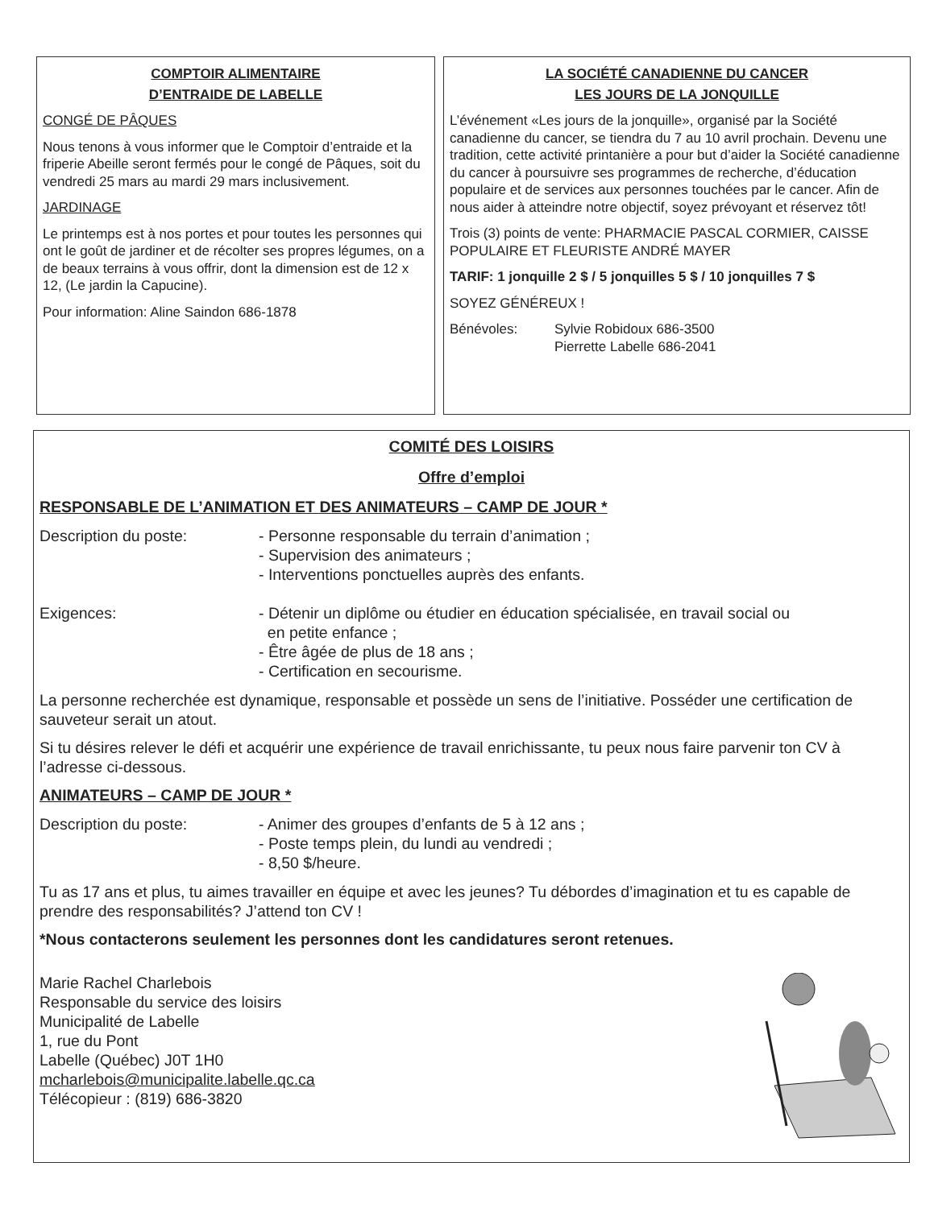COMPTOIR ALIMENTAIRE
D’ENTRAIDE DE LABELLE
CONGÉ DE PÂQUES
Nous tenons à vous informer que le Comptoir d’entraide et la friperie Abeille seront fermés pour le congé de Pâques, soit du vendredi 25 mars au mardi 29 mars inclusivement.
JARDINAGE
Le printemps est à nos portes et pour toutes les personnes qui ont le goût de jardiner et de récolter ses propres légumes, on a de beaux terrains à vous offrir, dont la dimension est de 12 x 12, (Le jardin la Capucine).
Pour information: Aline Saindon 686-1878
LA SOCIÉTÉ CANADIENNE DU CANCER
LES JOURS DE LA JONQUILLE
L’événement «Les jours de la jonquille», organisé par la Société canadienne du cancer, se tiendra du 7 au 10 avril prochain. Devenu une tradition, cette activité printanière a pour but d’aider la Société canadienne du cancer à poursuivre ses programmes de recherche, d’éducation populaire et de services aux personnes touchées par le cancer. Afin de nous aider à atteindre notre objectif, soyez prévoyant et réservez tôt!
Trois (3) points de vente: PHARMACIE PASCAL CORMIER, CAISSE POPULAIRE ET FLEURISTE ANDRÉ MAYER
TARIF: 1 jonquille 2 $ / 5 jonquilles 5 $ / 10 jonquilles 7 $
SOYEZ GÉNÉREUX !
Bénévoles: Sylvie Robidoux 686-3500
Pierrette Labelle 686-2041
COMITÉ DES LOISIRS
Offre d’emploi
RESPONSABLE DE L’ANIMATION ET DES ANIMATEURS – CAMP DE JOUR *
Description du poste: - Personne responsable du terrain d’animation ;
- Supervision des animateurs ;
- Interventions ponctuelles auprès des enfants.
Exigences: - Détenir un diplôme ou étudier en éducation spécialisée, en travail social ou
en petite enfance ;
- Être âgée de plus de 18 ans ;
- Certification en secourisme.
La personne recherchée est dynamique, responsable et possède un sens de l’initiative. Posséder une certification de sauveteur serait un atout.
Si tu désires relever le défi et acquérir une expérience de travail enrichissante, tu peux nous faire parvenir ton CV à l’adresse ci-dessous.
ANIMATEURS – CAMP DE JOUR *
Description du poste: - Animer des groupes d’enfants de 5 à 12 ans ;
- Poste temps plein, du lundi au vendredi ;
- 8,50 $/heure.
Tu as 17 ans et plus, tu aimes travailler en équipe et avec les jeunes? Tu débordes d’imagination et tu es capable de prendre des responsabilités? J’attend ton CV !
*Nous contacterons seulement les personnes dont les candidatures seront retenues.
Marie Rachel Charlebois
Responsable du service des loisirs
Municipalité de Labelle
1, rue du Pont
Labelle (Québec) J0T 1H0
mcharlebois@municipalite.labelle.qc.ca
Télécopieur : (819) 686-3820